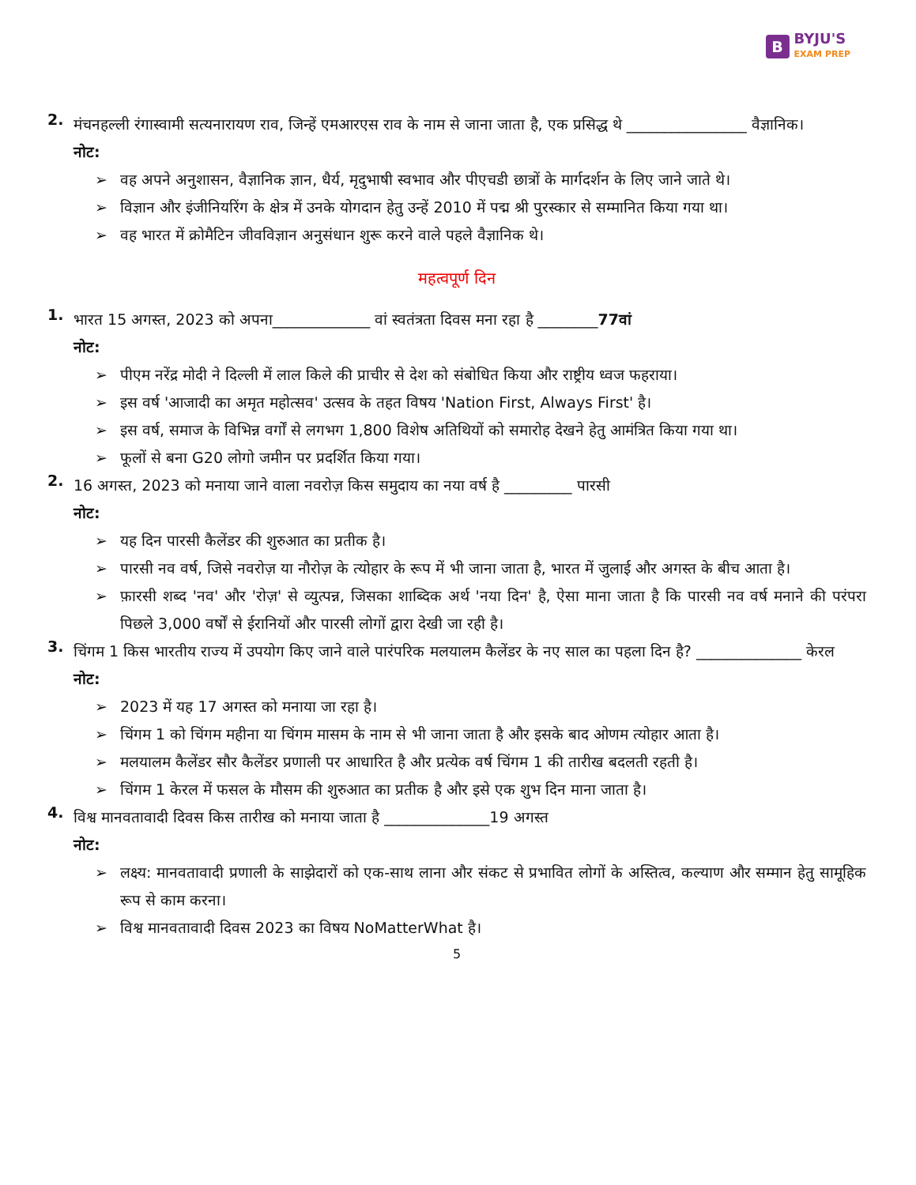B BYJU'S
EXAM PREP
2.
मंचनहल्ली रंगास्वामी सत्यनारायण राव, जिन्हें एमआरएस राव के नाम से जाना जाता है, एक प्रसिद्ध थे ________________ वैज्ञानिक।
नोट:
➢ वह अपने अनुशासन, वैज्ञानिक ज्ञान, धैर्य, मृदुभाषी स्वभाव और पीएचडी छात्रों के मार्गदर्शन के लिए जाने जाते थे।
➢ विज्ञान और इंजीनियरिंग के क्षेत्र में उनके योगदान हेतु उन्हें 2010 में पद्म श्री पुरस्कार से सम्मानित किया गया था।
➢ वह भारत में क्रोमैटिन जीवविज्ञान अनुसंधान शुरू करने वाले पहले वैज्ञानिक थे।
महत्वपूर्ण दिन
1.
भारत 15 अगस्त, 2023 को अपना_____________ वां स्वतंत्रता दिवस मना रहा है ________77वां
नोट:
➢ पीएम नरेंद्र मोदी ने दिल्ली में लाल किले की प्राचीर से देश को संबोधित किया और राष्ट्रीय ध्वज फहराया।
➢ इस वर्ष 'आजादी का अमृत महोत्सव' उत्सव के तहत विषय 'Nation First, Always First' है।
➢ इस वर्ष, समाज के विभिन्न वर्गों से लगभग 1,800 विशेष अतिथियों को समारोह देखने हेतु आमंत्रित किया गया था।
➢ फूलों से बना G20 लोगो जमीन पर प्रदर्शित किया गया।
2.
16 अगस्त, 2023 को मनाया जाने वाला नवरोज़ किस समुदाय का नया वर्ष है _________ पारसी
नोट:
➢ यह दिन पारसी कैलेंडर की शुरुआत का प्रतीक है।
➢ पारसी नव वर्ष, जिसे नवरोज़ या नौरोज़ के त्योहार के रूप में भी जाना जाता है, भारत में जुलाई और अगस्त के बीच आता है।
➢ फ़ारसी शब्द 'नव' और 'रोज़' से व्युत्पन्न, जिसका शाब्दिक अर्थ 'नया दिन' है, ऐसा माना जाता है कि पारसी नव वर्ष मनाने की परंपरा पिछले 3,000 वर्षों से ईरानियों और पारसी लोगों द्वारा देखी जा रही है।
3.
चिंगम 1 किस भारतीय राज्य में उपयोग किए जाने वाले पारंपरिक मलयालम कैलेंडर के नए साल का पहला दिन है? ______________ केरल
नोट:
➢ 2023 में यह 17 अगस्त को मनाया जा रहा है।
➢ चिंगम 1 को चिंगम महीना या चिंगम मासम के नाम से भी जाना जाता है और इसके बाद ओणम त्योहार आता है।
➢ मलयालम कैलेंडर सौर कैलेंडर प्रणाली पर आधारित है और प्रत्येक वर्ष चिंगम 1 की तारीख बदलती रहती है।
➢ चिंगम 1 केरल में फसल के मौसम की शुरुआत का प्रतीक है और इसे एक शुभ दिन माना जाता है।
4.
विश्व मानवतावादी दिवस किस तारीख को मनाया जाता है ______________19 अगस्त
नोट:
➢ लक्ष्य: मानवतावादी प्रणाली के साझेदारों को एक-साथ लाना और संकट से प्रभावित लोगों के अस्तित्व, कल्याण और सम्मान हेतु सामूहिक रूप से काम करना।
➢ विश्व मानवतावादी दिवस 2023 का विषय NoMatterWhat है।
5